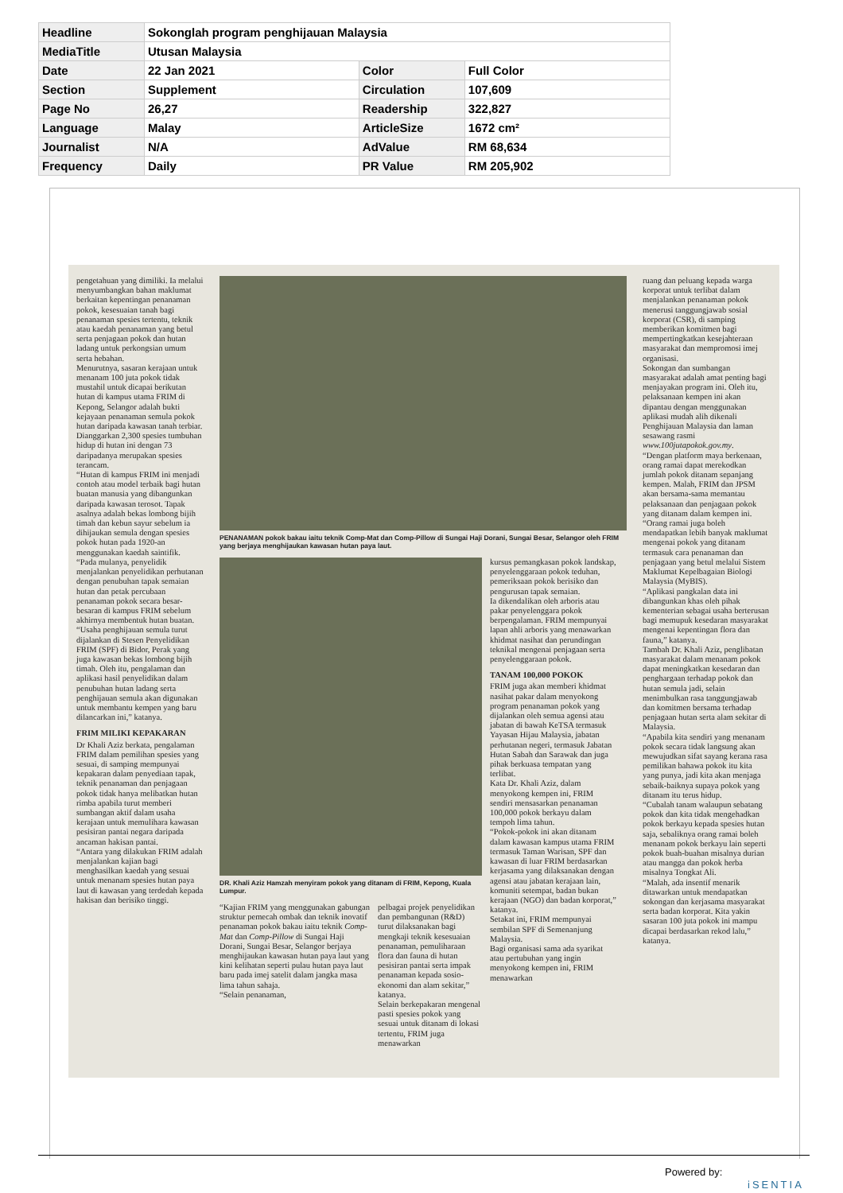| Headline | Sokonglah program penghijauan Malaysia | | |
| MediaTitle | Utusan Malaysia | | |
| Date | 22 Jan 2021 | Color | Full Color |
| Section | Supplement | Circulation | 107,609 |
| Page No | 26,27 | Readership | 322,827 |
| Language | Malay | ArticleSize | 1672 cm² |
| Journalist | N/A | AdValue | RM 68,634 |
| Frequency | Daily | PR Value | RM 205,902 |
pengetahuan yang dimiliki. Ia melalui menyumbangkan bahan maklumat berkaitan kepentingan penanaman pokok, kesesuaian tanah bagi penanaman spesies tertentu, teknik atau kaedah penanaman yang betul serta penjagaan pokok dan hutan ladang untuk perkongsian umum serta hebahan.
Menurutnya, sasaran kerajaan untuk menanam 100 juta pokok tidak mustahil untuk dicapai berikutan hutan di kampus utama FRIM di Kepong, Selangor adalah bukti kejayaan penanaman semula pokok hutan daripada kawasan tanah terbiar.
Dianggarkan 2,300 spesies tumbuhan hidup di hutan ini dengan 73 daripadanya merupakan spesies terancam.
“Hutan di kampus FRIM ini menjadi contoh atau model terbaik bagi hutan buatan manusia yang dibangunkan daripada kawasan terosot. Tapak asalnya adalah bekas lombong bijih timah dan kebun sayur sebelum ia dihijaukan semula dengan spesies pokok hutan pada 1920-an menggunakan kaedah saintifik.
“Pada mulanya, penyelidik menjalankan penyelidikan perhutanan dengan penubuhan tapak semaian hutan dan petak percubaan penanaman pokok secara besar-besaran di kampus FRIM sebelum akhirnya membentuk hutan buatan.
“Usaha penghijauan semula turut dijalankan di Stesen Penyelidikan FRIM (SPF) di Bidor, Perak yang juga kawasan bekas lombong bijih timah. Oleh itu, pengalaman dan aplikasi hasil penyelidikan dalam penubuhan hutan ladang serta penghijauan semula akan digunakan untuk membantu kempen yang baru dilancarkan ini,” katanya.
FRIM MILIKI KEPAKARAN
Dr Khali Aziz berkata, pengalaman FRIM dalam pemilihan spesies yang sesuai, di samping mempunyai kepakaran dalam penyediaan tapak, teknik penanaman dan penjagaan pokok tidak hanya melibatkan hutan rimba apabila turut memberi sumbangan aktif dalam usaha kerajaan untuk memulihara kawasan pesisiran pantai negara daripada ancaman hakisan pantai.
“Antara yang dilakukan FRIM adalah menjalankan kajian bagi menghasilkan kaedah yang sesuai untuk menanam spesies hutan paya laut di kawasan yang terdedah kepada hakisan dan berisiko tinggi.
PENANAMAN pokok bakau iaitu teknik Comp-Mat dan Comp-Pillow di Sungai Haji Dorani, Sungai Besar, Selangor oleh FRIM yang berjaya menghijaukan kawasan hutan paya laut.
DR. Khali Aziz Hamzah menyiram pokok yang ditanam di FRIM, Kepong, Kuala Lumpur.
“Kajian FRIM yang menggunakan gabungan struktur pemecah ombak dan teknik inovatif penanaman pokok bakau iaitu teknik Comp-Mat dan Comp-Pillow di Sungai Haji Dorani, Sungai Besar, Selangor berjaya menghijaukan kawasan hutan paya laut yang kini kelihatan seperti pulau hutan paya laut baru pada imej satelit dalam jangka masa lima tahun sahaja.
“Selain penanaman,
pelbagai projek penyelidikan dan pembangunan (R&D) turut dilaksanakan bagi mengkaji teknik kesesuaian penanaman, pemuliharaan flora dan fauna di hutan pesisiran pantai serta impak penanaman kepada sosio-ekonomi dan alam sekitar,” katanya.
Selain berkepakaran mengenal pasti spesies pokok yang sesuai untuk ditanam di lokasi tertentu, FRIM juga menawarkan
kursus pemangkasan pokok landskap, penyelenggaraan pokok teduhan, pemeriksaan pokok berisiko dan pengurusan tapak semaian.
Ia dikendalikan oleh arboris atau pakar penyelenggara pokok berpengalaman. FRIM mempunyai lapan ahli arboris yang menawarkan khidmat nasihat dan perundingan teknikal mengenai penjagaan serta penyelenggaraan pokok.
TANAM 100,000 POKOK
FRIM juga akan memberi khidmat nasihat pakar dalam menyokong program penanaman pokok yang dijalankan oleh semua agensi atau jabatan di bawah KeTSA termasuk Yayasan Hijau Malaysia, jabatan perhutanan negeri, termasuk Jabatan Hutan Sabah dan Sarawak dan juga pihak berkuasa tempatan yang terlibat.
Kata Dr. Khali Aziz, dalam menyokong kempen ini, FRIM sendiri mensasarkan penanaman 100,000 pokok berkayu dalam tempoh lima tahun.
“Pokok-pokok ini akan ditanam dalam kawasan kampus utama FRIM termasuk Taman Warisan, SPF dan kawasan di luar FRIM berdasarkan kerjasama yang dilaksanakan dengan agensi atau jabatan kerajaan lain, komuniti setempat, badan bukan kerajaan (NGO) dan badan korporat,” katanya.
Setakat ini, FRIM mempunyai sembilan SPF di Semenanjung Malaysia.
Bagi organisasi sama ada syarikat atau pertubuhan yang ingin menyokong kempen ini, FRIM menawarkan
ruang dan peluang kepada warga korporat untuk terlibat dalam menjalankan penanaman pokok menerusi tanggungjawab sosial korporat (CSR), di samping memberikan komitmen bagi mempertingkatkan kesejahteraan masyarakat dan mempromosi imej organisasi.
Sokongan dan sumbangan masyarakat adalah amat penting bagi menjayakan program ini. Oleh itu, pelaksanaan kempen ini akan dipantau dengan menggunakan aplikasi mudah alih dikenali Penghijauan Malaysia dan laman sesawang rasmi www.100jutapokok.gov.my.
“Dengan platform maya berkenaan, orang ramai dapat merekodkan jumlah pokok ditanam sepanjang kempen. Malah, FRIM dan JPSM akan bersama-sama memantau pelaksanaan dan penjagaan pokok yang ditanam dalam kempen ini.
“Orang ramai juga boleh mendapatkan lebih banyak maklumat mengenai pokok yang ditanam termasuk cara penanaman dan penjagaan yang betul melalui Sistem Maklumat Kepelbagaian Biologi Malaysia (MyBIS).
“Aplikasi pangkalan data ini dibangunkan khas oleh pihak kementerian sebagai usaha berterusan bagi memupuk kesedaran masyarakat mengenai kepentingan flora dan fauna,” katanya.
Tambah Dr. Khali Aziz, penglibatan masyarakat dalam menanam pokok dapat meningkatkan kesedaran dan penghargaan terhadap pokok dan hutan semula jadi, selain menimbulkan rasa tanggungjawab dan komitmen bersama terhadap penjagaan hutan serta alam sekitar di Malaysia.
“Apabila kita sendiri yang menanam pokok secara tidak langsung akan mewujudkan sifat sayang kerana rasa pemilikan bahawa pokok itu kita yang punya, jadi kita akan menjaga sebaik-baiknya supaya pokok yang ditanam itu terus hidup.
“Cubalah tanam walaupun sebatang pokok dan kita tidak mengehadkan pokok berkayu kepada spesies hutan saja, sebaliknya orang ramai boleh menanam pokok berkayu lain seperti pokok buah-buahan misalnya durian atau mangga dan pokok herba misalnya Tongkat Ali.
“Malah, ada insentif menarik ditawarkan untuk mendapatkan sokongan dan kerjasama masyarakat serta badan korporat. Kita yakin sasaran 100 juta pokok ini mampu dicapai berdasarkan rekod lalu,” katanya.
Powered by:
iSENTIA